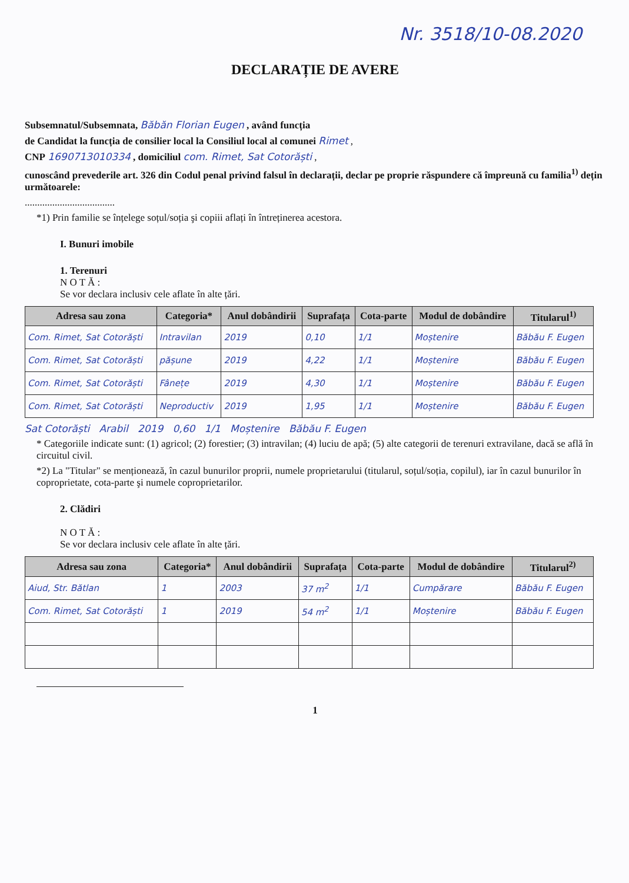Nr. 3518/10-08.2020
DECLARAȚIE DE AVERE
Subsemnatul/Subsemnata, Băbăn Florian Eugen , având funcția
de Candidat la funcția de consilier local la Consiliul local al comunei Rimet ,
CNP 1690713010334 , domiciliul com. Rimet, Sat Cotorăști ,
cunoscând prevederile art. 326 din Codul penal privind falsul în declarații, declar pe proprie răspundere că împreună cu familia<sup>1)</sup> dețin următoarele:
....................................
*1) Prin familie se înțelege soțul/soția şi copiii aflați în întreținerea acestora.
I. Bunuri imobile
1. Terenuri
N O T Ă :
Se vor declara inclusiv cele aflate în alte țări.
| Adresa sau zona | Categoria* | Anul dobândirii | Suprafața | Cota-parte | Modul de dobândire | Titularul<sup>1)</sup> |
| --- | --- | --- | --- | --- | --- | --- |
| Com. Rimet, Sat Cotorăști | Intravilan | 2019 | 0,10 | 1/1 | Moștenire | Băbău F. Eugen |
| Com. Rimet, Sat Cotorăști | pășune | 2019 | 4,22 | 1/1 | Moștenire | Băbău F. Eugen |
| Com. Rimet, Sat Cotorăști | Fânețe | 2019 | 4,30 | 1/1 | Moștenire | Băbău F. Eugen |
| Com. Rimet, Sat Cotorăști | Neproductiv | 2019 | 1,95 | 1/1 | Moștenire | Băbău F. Eugen |
Sat Cotorăști Arabil 2019 0,60 1/1 Moștenire Băbău F. Eugen
* Categoriile indicate sunt: (1) agricol; (2) forestier; (3) intravilan; (4) luciu de apă; (5) alte categorii de terenuri extravilane, dacă se află în circuitul civil.
*2) La "Titular" se menționează, în cazul bunurilor proprii, numele proprietarului (titularul, soțul/soția, copilul), iar în cazul bunurilor în coproprietate, cota-parte şi numele coproprietarilor.
2. Clădiri
N O T Ă :
Se vor declara inclusiv cele aflate în alte țări.
| Adresa sau zona | Categoria* | Anul dobândirii | Suprafața | Cota-parte | Modul de dobândire | Titularul<sup>2)</sup> |
| --- | --- | --- | --- | --- | --- | --- |
| Aiud, Str. Bătlan | 1 | 2003 | 37 m<sup>2</sup> | 1/1 | Cumpărare | Băbău F. Eugen |
| Com. Rimet, Sat Cotorăști | 1 | 2019 | 54 m<sup>2</sup> | 1/1 | Moștenire | Băbău F. Eugen |
1